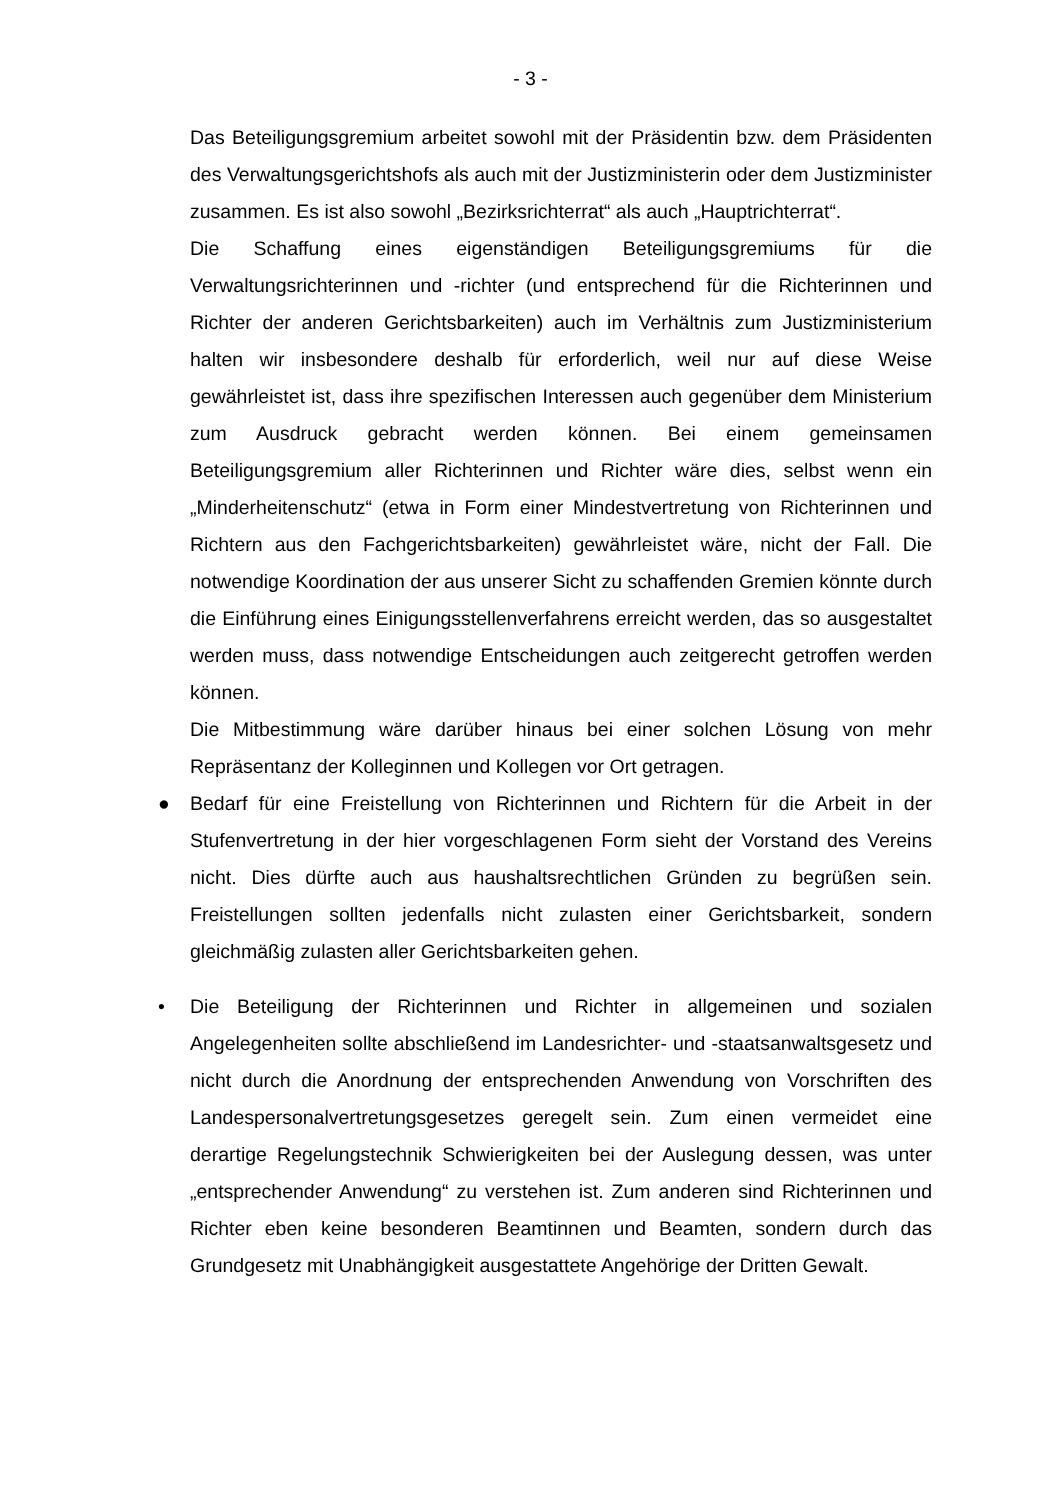- 3 -
Das Beteiligungsgremium arbeitet sowohl mit der Präsidentin bzw. dem Präsidenten des Verwaltungsgerichtshofs als auch mit der Justizministerin oder dem Justizminister zusammen. Es ist also sowohl „Bezirksrichterrat“ als auch „Hauptrichterrat“.
Die Schaffung eines eigenständigen Beteiligungsgremiums für die Verwaltungsrichterinnen und -richter (und entsprechend für die Richterinnen und Richter der anderen Gerichtsbarkeiten) auch im Verhältnis zum Justizministerium halten wir insbesondere deshalb für erforderlich, weil nur auf diese Weise gewährleistet ist, dass ihre spezifischen Interessen auch gegenüber dem Ministerium zum Ausdruck gebracht werden können. Bei einem gemeinsamen Beteiligungsgremium aller Richterinnen und Richter wäre dies, selbst wenn ein „Minderheitenschutz“ (etwa in Form einer Mindestvertretung von Richterinnen und Richtern aus den Fachgerichtsbarkeiten) gewährleistet wäre, nicht der Fall. Die notwendige Koordination der aus unserer Sicht zu schaffenden Gremien könnte durch die Einführung eines Einigungsstellenverfahrens erreicht werden, das so ausgestaltet werden muss, dass notwendige Entscheidungen auch zeitgerecht getroffen werden können.
Die Mitbestimmung wäre darüber hinaus bei einer solchen Lösung von mehr Repräsentanz der Kolleginnen und Kollegen vor Ort getragen.
● Bedarf für eine Freistellung von Richterinnen und Richtern für die Arbeit in der Stufenvertretung in der hier vorgeschlagenen Form sieht der Vorstand des Vereins nicht. Dies dürfte auch aus haushaltsrechtlichen Gründen zu begrüßen sein. Freistellungen sollten jedenfalls nicht zulasten einer Gerichtsbarkeit, sondern gleichmäßig zulasten aller Gerichtsbarkeiten gehen.
• Die Beteiligung der Richterinnen und Richter in allgemeinen und sozialen Angelegenheiten sollte abschließend im Landesrichter- und -staatsanwaltsgesetz und nicht durch die Anordnung der entsprechenden Anwendung von Vorschriften des Landespersonalvertretungsgesetzes geregelt sein. Zum einen vermeidet eine derartige Regelungstechnik Schwierigkeiten bei der Auslegung dessen, was unter „entsprechender Anwendung“ zu verstehen ist. Zum anderen sind Richterinnen und Richter eben keine besonderen Beamtinnen und Beamten, sondern durch das Grundgesetz mit Unabhängigkeit ausgestattete Angehörige der Dritten Gewalt.